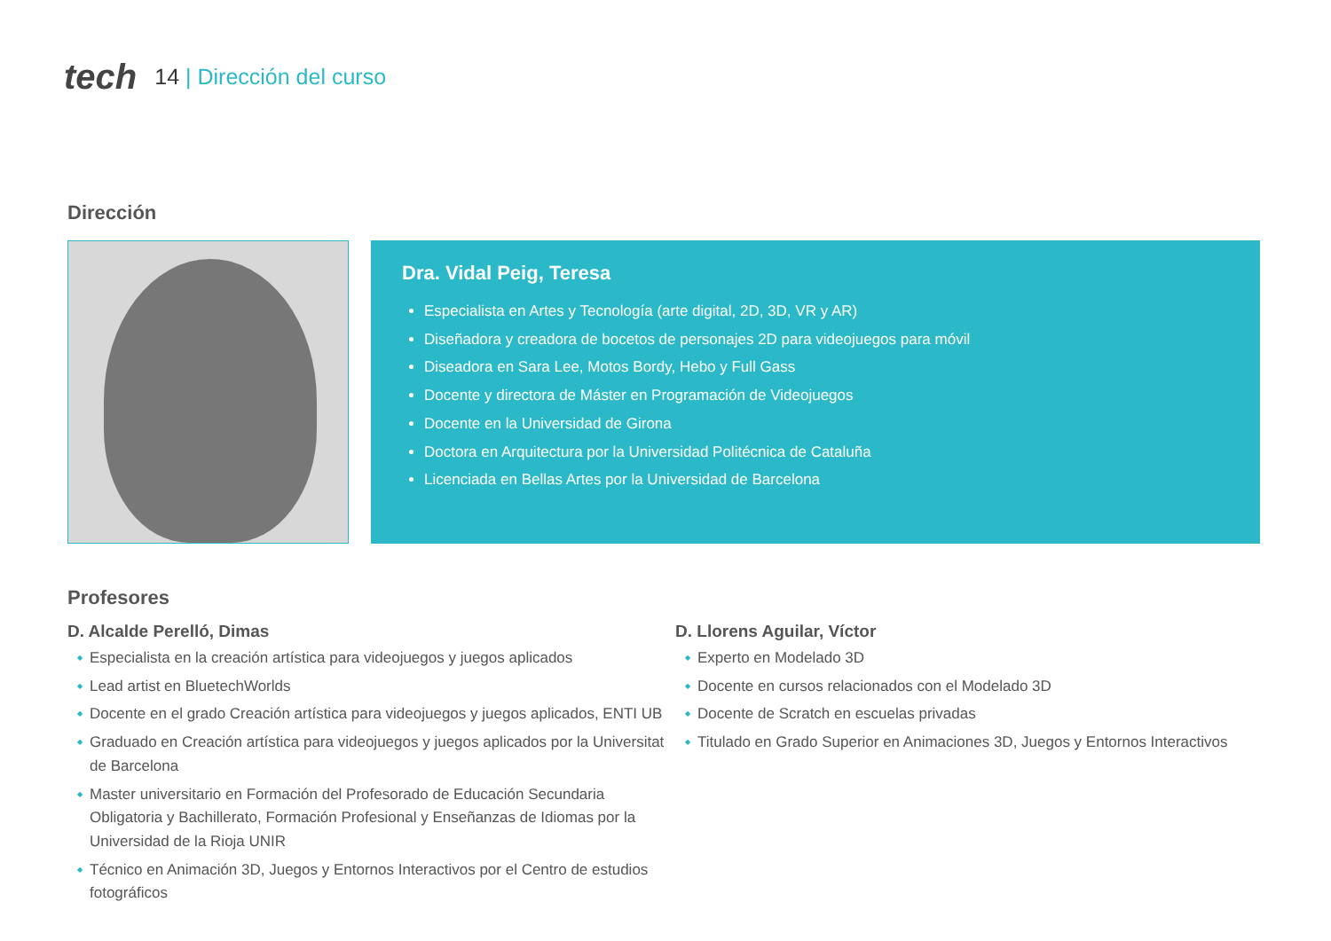tech
14 | Dirección del curso
Dirección
Dra. Vidal Peig, Teresa
Especialista en Artes y Tecnología (arte digital, 2D, 3D, VR y AR)
Diseñadora y creadora de bocetos de personajes 2D para videojuegos para móvil
Diseadora en Sara Lee, Motos Bordy, Hebo y Full Gass
Docente y directora de Máster en Programación de Videojuegos
Docente en la Universidad de Girona
Doctora en Arquitectura por la Universidad Politécnica de Cataluña
Licenciada en Bellas Artes por la Universidad de Barcelona
Profesores
D. Alcalde Perelló, Dimas
Especialista en la creación artística para videojuegos y juegos aplicados
Lead artist en BluetechWorlds
Docente en el grado Creación artística para videojuegos y juegos aplicados, ENTI UB
Graduado en Creación artística para videojuegos y juegos aplicados por la Universitat de Barcelona
Master universitario en Formación del Profesorado de Educación Secundaria Obligatoria y Bachillerato, Formación Profesional y Enseñanzas de Idiomas por la Universidad de la Rioja UNIR
Técnico en Animación 3D, Juegos y Entornos Interactivos por el Centro de estudios fotográficos
D. Llorens Aguilar, Víctor
Experto en Modelado 3D
Docente en cursos relacionados con el Modelado 3D
Docente de Scratch en escuelas privadas
Titulado en Grado Superior en Animaciones 3D, Juegos y Entornos Interactivos